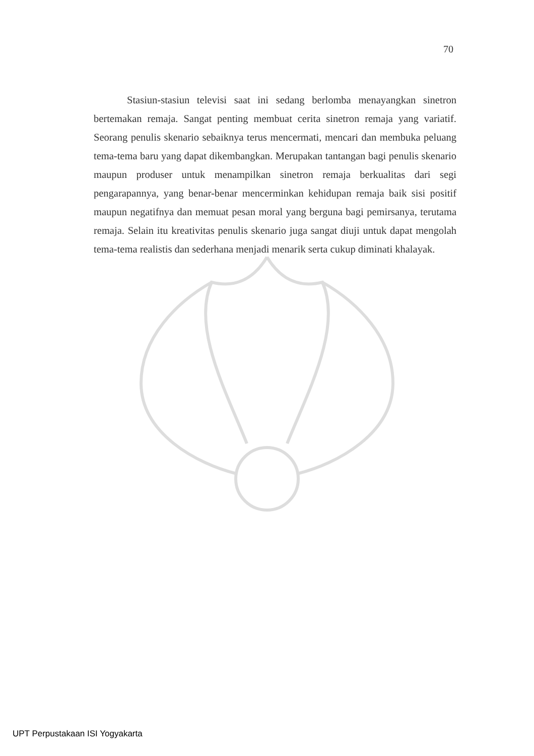70
Stasiun-stasiun televisi saat ini sedang berlomba menayangkan sinetron bertemakan remaja. Sangat penting membuat cerita sinetron remaja yang variatif. Seorang penulis skenario sebaiknya terus mencermati, mencari dan membuka peluang tema-tema baru yang dapat dikembangkan. Merupakan tantangan bagi penulis skenario maupun produser untuk menampilkan sinetron remaja berkualitas dari segi pengarapannya, yang benar-benar mencerminkan kehidupan remaja baik sisi positif maupun negatifnya dan memuat pesan moral yang berguna bagi pemirsanya, terutama remaja. Selain itu kreativitas penulis skenario juga sangat diuji untuk dapat mengolah tema-tema realistis dan sederhana menjadi menarik serta cukup diminati khalayak.
UPT Perpustakaan ISI Yogyakarta